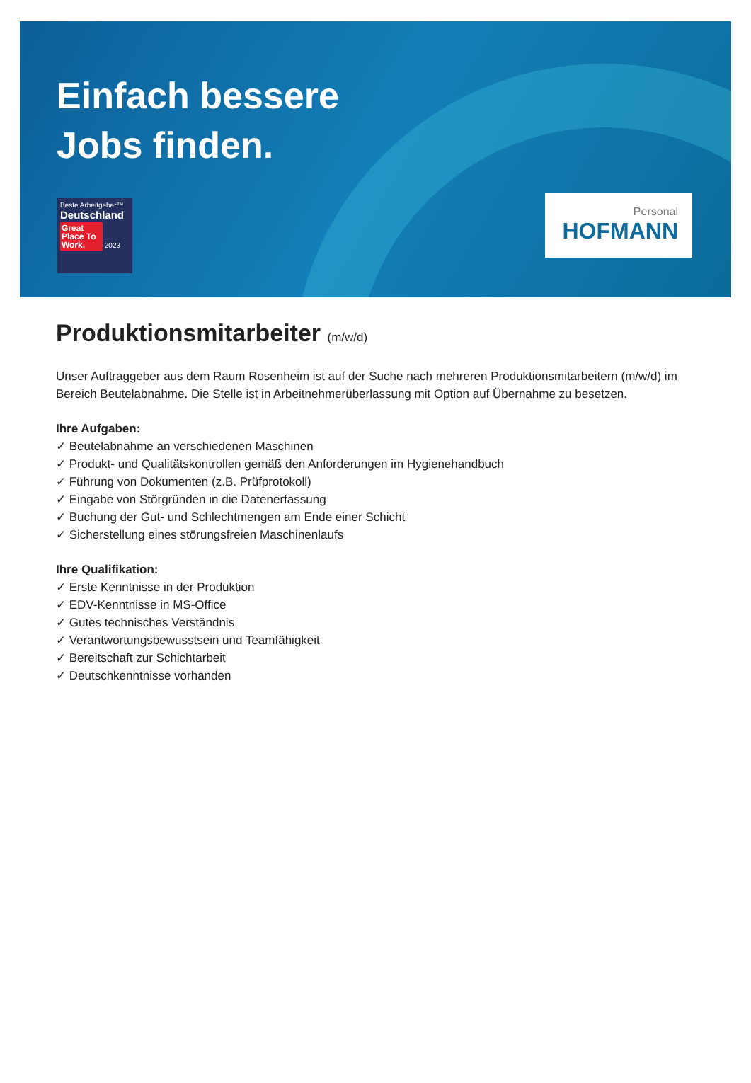Einfach bessere
Jobs finden.
Beste Arbeitgeber™
Deutschland
Great Place To Work. 2023
Personal
HOFMANN
Produktionsmitarbeiter (m/w/d)
Unser Auftraggeber aus dem Raum Rosenheim ist auf der Suche nach mehreren Produktionsmitarbeitern (m/w/d) im Bereich Beutelabnahme. Die Stelle ist in Arbeitnehmerüberlassung mit Option auf Übernahme zu besetzen.
Ihre Aufgaben:
✓ Beutelabnahme an verschiedenen Maschinen
✓ Produkt- und Qualitätskontrollen gemäß den Anforderungen im Hygienehandbuch
✓ Führung von Dokumenten (z.B. Prüfprotokoll)
✓ Eingabe von Störgründen in die Datenerfassung
✓ Buchung der Gut- und Schlechtmengen am Ende einer Schicht
✓ Sicherstellung eines störungsfreien Maschinenlaufs
Ihre Qualifikation:
✓ Erste Kenntnisse in der Produktion
✓ EDV-Kenntnisse in MS-Office
✓ Gutes technisches Verständnis
✓ Verantwortungsbewusstsein und Teamfähigkeit
✓ Bereitschaft zur Schichtarbeit
✓ Deutschkenntnisse vorhanden